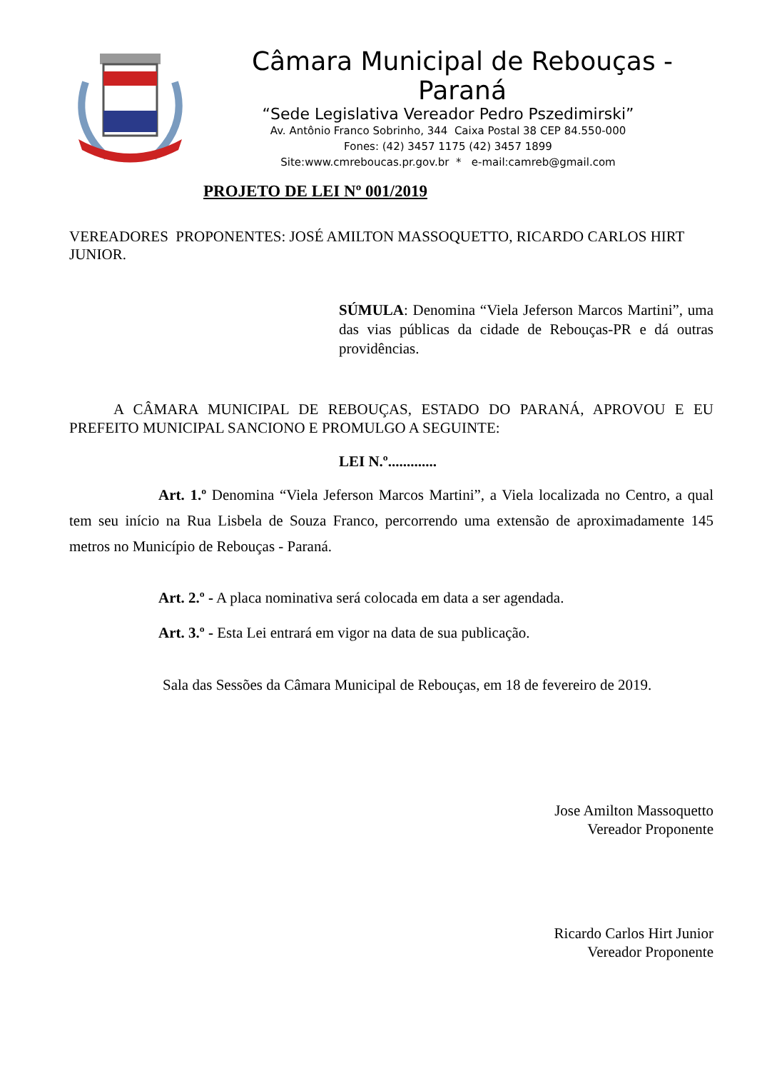Câmara Municipal de Rebouças - Paraná
“Sede Legislativa Vereador Pedro Pszedimirski”
Av. Antônio Franco Sobrinho, 344 Caixa Postal 38 CEP 84.550-000
Fones: (42) 3457 1175 (42) 3457 1899
Site:www.cmreboucas.pr.gov.br * e-mail:camreb@gmail.com
PROJETO DE LEI Nº 001/2019
VEREADORES PROPONENTES: JOSÉ AMILTON MASSOQUETTO, RICARDO CARLOS HIRT JUNIOR.
SÚMULA: Denomina “Viela Jeferson Marcos Martini”, uma das vias públicas da cidade de Rebouças-PR e dá outras providências.
A CÂMARA MUNICIPAL DE REBOUÇAS, ESTADO DO PARANÁ, APROVOU E EU PREFEITO MUNICIPAL SANCIONO E PROMULGO A SEGUINTE:
LEI N.º.............
Art. 1.º Denomina “Viela Jeferson Marcos Martini”, a Viela localizada no Centro, a qual tem seu início na Rua Lisbela de Souza Franco, percorrendo uma extensão de aproximadamente 145 metros no Município de Rebouças - Paraná.
Art. 2.º - A placa nominativa será colocada em data a ser agendada.
Art. 3.º - Esta Lei entrará em vigor na data de sua publicação.
Sala das Sessões da Câmara Municipal de Rebouças, em 18 de fevereiro de 2019.
Jose Amilton Massoquetto
Vereador Proponente
Ricardo Carlos Hirt Junior
Vereador Proponente